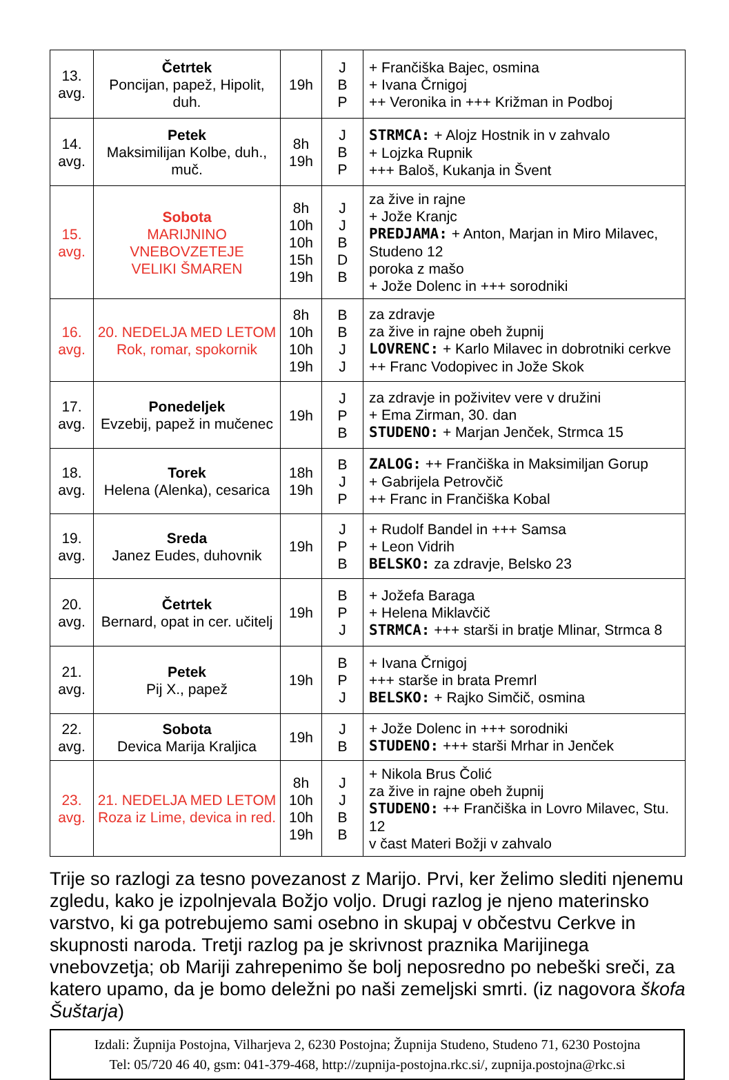| 13. avg. | Četrtek Poncijan, papež, Hipolit, duh. | 19h | J B P | + Frančiška Bajec, osmina + Ivana Črnigoj ++ Veronika in +++ Križman in Podboj |
| 14. avg. | Petek Maksimilijan Kolbe, duh., muč. | 8h 19h | J B P | STRMCA: + Alojz Hostnik in v zahvalo + Lojzka Rupnik +++ Baloš, Kukanja in Švent |
| 15. avg. | Sobota MARIJNINO VNEBOVZETEJE VELIKI ŠMAREN | 8h 10h 10h 15h 19h | J J B D B | za žive in rajne + Jože Kranjc PREDJAMA: + Anton, Marjan in Miro Milavec, Studeno 12 poroka z mašo + Jože Dolenc in +++ sorodniki |
| 16. avg. | 20. NEDELJA MED LETOM Rok, romar, spokornik | 8h 10h 10h 19h | B B J J | za zdravje za žive in rajne obeh župnij LOVRENC: + Karlo Milavec in dobrotniki cerkve ++ Franc Vodopivec in Jože Skok |
| 17. avg. | Ponedeljek Evzebij, papež in mučenec | 19h | J P B | za zdravje in poživitev vere v družini + Ema Zirman, 30. dan STUDENO: + Marjan Jenček, Strmca 15 |
| 18. avg. | Torek Helena (Alenka), cesarica | 18h 19h | B J P | ZALOG: ++ Frančiška in Maksimiljan Gorup + Gabrijela Petrovčič ++ Franc in Frančiška Kobal |
| 19. avg. | Sreda Janez Eudes, duhovnik | 19h | J P B | + Rudolf Bandel in +++ Samsa + Leon Vidrih BELSKO: za zdravje, Belsko 23 |
| 20. avg. | Četrtek Bernard, opat in cer. učitelj | 19h | B P J | + Jožefa Baraga + Helena Miklavčič STRMCA: +++ starši in bratje Mlinar, Strmca 8 |
| 21. avg. | Petek Pij X., papež | 19h | B P J | + Ivana Črnigoj +++ starše in brata Premrl BELSKO: + Rajko Simčič, osmina |
| 22. avg. | Sobota Devica Marija Kraljica | 19h | J B | + Jože Dolenc in +++ sorodniki STUDENO: +++ starši Mrhar in Jenček |
| 23. avg. | 21. NEDELJA MED LETOM Roza iz Lime, devica in red. | 8h 10h 10h 19h | J J B B | + Nikola Brus Čolić za žive in rajne obeh župnij STUDENO: ++ Frančiška in Lovro Milavec, Stu. 12 v čast Materi Božji v zahvalo |
Trije so razlogi za tesno povezanost z Marijo. Prvi, ker želimo slediti njenemu zgledu, kako je izpolnjevala Božjo voljo. Drugi razlog je njeno materinsko varstvo, ki ga potrebujemo sami osebno in skupaj v občestvu Cerkve in skupnosti naroda. Tretji razlog pa je skrivnost praznika Marijinega vnebovzetja; ob Mariji zahrepenimo še bolj neposredno po nebeški sreči, za katero upamo, da je bomo deležni po naši zemeljski smrti. (iz nagovora škofa Šuštarja)
Izdali: Župnija Postojna, Vilharjeva 2, 6230 Postojna; Župnija Studeno, Studeno 71, 6230 Postojna
Tel: 05/720 46 40, gsm: 041-379-468, http://zupnija-postojna.rkc.si/, zupnija.postojna@rkc.si